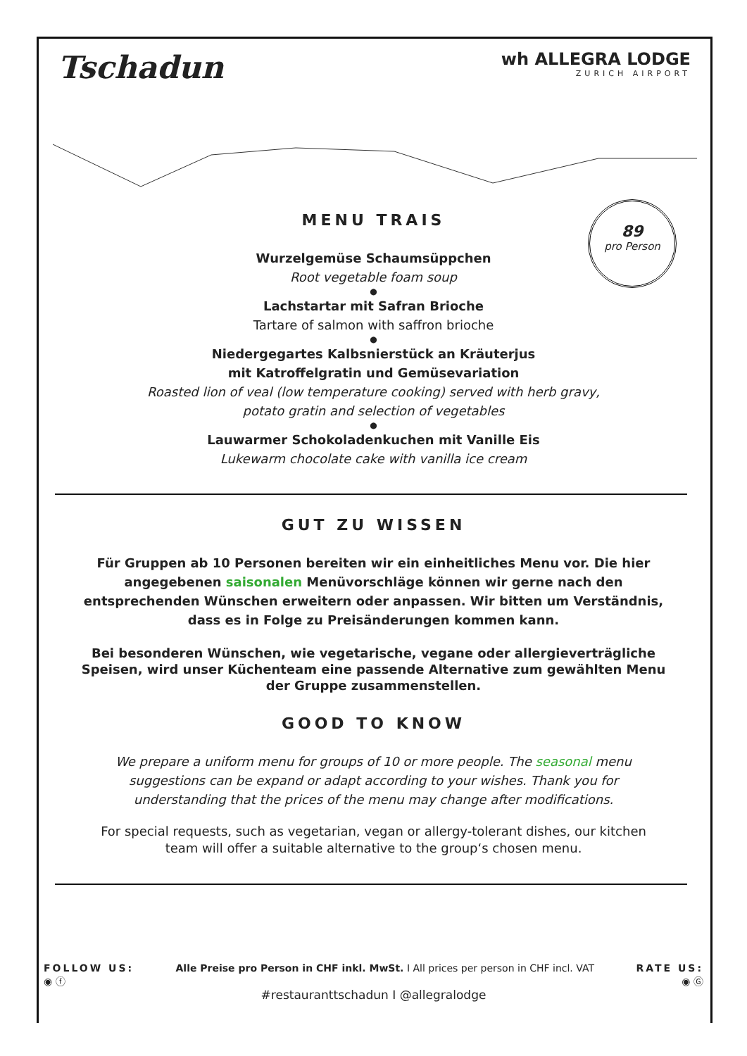Tschadun
wh ALLEGRA LODGE
ZURICH AIRPORT
89
pro Person
MENU TRAIS
Wurzelgemüse Schaumsüppchen
Root vegetable foam soup
●
Lachstartar mit Safran Brioche
Tartare of salmon with saffron brioche
●
Niedergegartes Kalbsnierstück an Kräuterjus
mit Katroffelgratin und Gemüsevariation
Roasted lion of veal (low temperature cooking) served with herb gravy,
potato gratin and selection of vegetables
●
Lauwarmer Schokoladenkuchen mit Vanille Eis
Lukewarm chocolate cake with vanilla ice cream
GUT ZU WISSEN
Für Gruppen ab 10 Personen bereiten wir ein einheitliches Menu vor. Die hier angegebenen saisonalen Menüvorschläge können wir gerne nach den entsprechenden Wünschen erweitern oder anpassen. Wir bitten um Verständnis, dass es in Folge zu Preisänderungen kommen kann.
Bei besonderen Wünschen, wie vegetarische, vegane oder allergieverträgliche Speisen, wird unser Küchenteam eine passende Alternative zum gewählten Menu der Gruppe zusammenstellen.
GOOD TO KNOW
We prepare a uniform menu for groups of 10 or more people. The seasonal menu suggestions can be expand or adapt according to your wishes. Thank you for understanding that the prices of the menu may change after modifications.
For special requests, such as vegetarian, vegan or allergy-tolerant dishes, our kitchen team will offer a suitable alternative to the group‘s chosen menu.
FOLLOW US:
◉ ⓕ
Alle Preise pro Person in CHF inkl. MwSt. I All prices per person in CHF incl. VAT
RATE US:
◉ Ⓖ
#restauranttschadun I @allegralodge